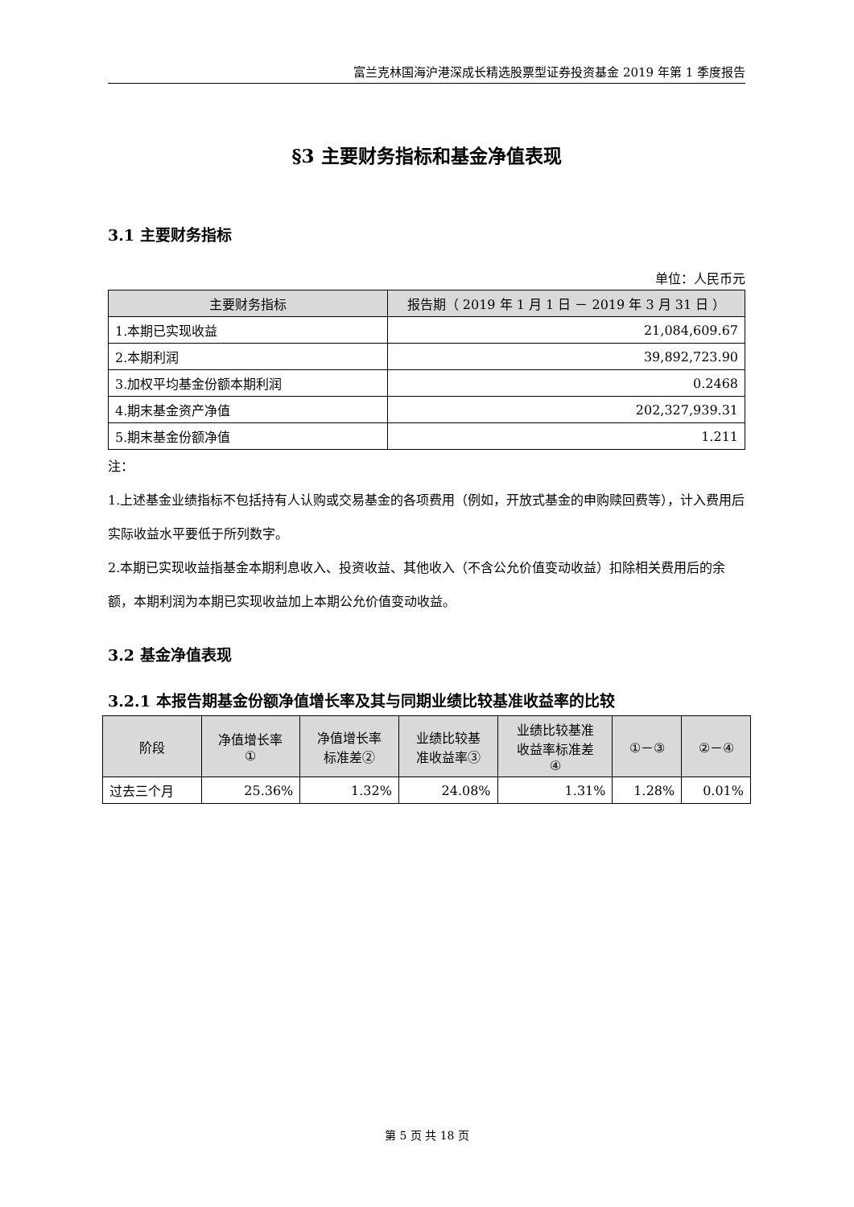富兰克林国海沪港深成长精选股票型证券投资基金 2019 年第 1 季度报告
§3 主要财务指标和基金净值表现
3.1 主要财务指标
单位：人民币元
| 主要财务指标 | 报告期（ 2019 年 1 月 1 日 － 2019 年 3 月 31 日 ） |
| --- | --- |
| 1.本期已实现收益 | 21,084,609.67 |
| 2.本期利润 | 39,892,723.90 |
| 3.加权平均基金份额本期利润 | 0.2468 |
| 4.期末基金资产净值 | 202,327,939.31 |
| 5.期末基金份额净值 | 1.211 |
注：
1.上述基金业绩指标不包括持有人认购或交易基金的各项费用（例如，开放式基金的申购赎回费等），计入费用后实际收益水平要低于所列数字。
2.本期已实现收益指基金本期利息收入、投资收益、其他收入（不含公允价值变动收益）扣除相关费用后的余额，本期利润为本期已实现收益加上本期公允价值变动收益。
3.2 基金净值表现
3.2.1 本报告期基金份额净值增长率及其与同期业绩比较基准收益率的比较
| 阶段 | 净值增长率 ① | 净值增长率 标准差② | 业绩比较基 准收益率③ | 业绩比较基准 收益率标准差 ④ | ①－③ | ②－④ |
| --- | --- | --- | --- | --- | --- | --- |
| 过去三个月 | 25.36% | 1.32% | 24.08% | 1.31% | 1.28% | 0.01% |
第 5 页 共 18 页